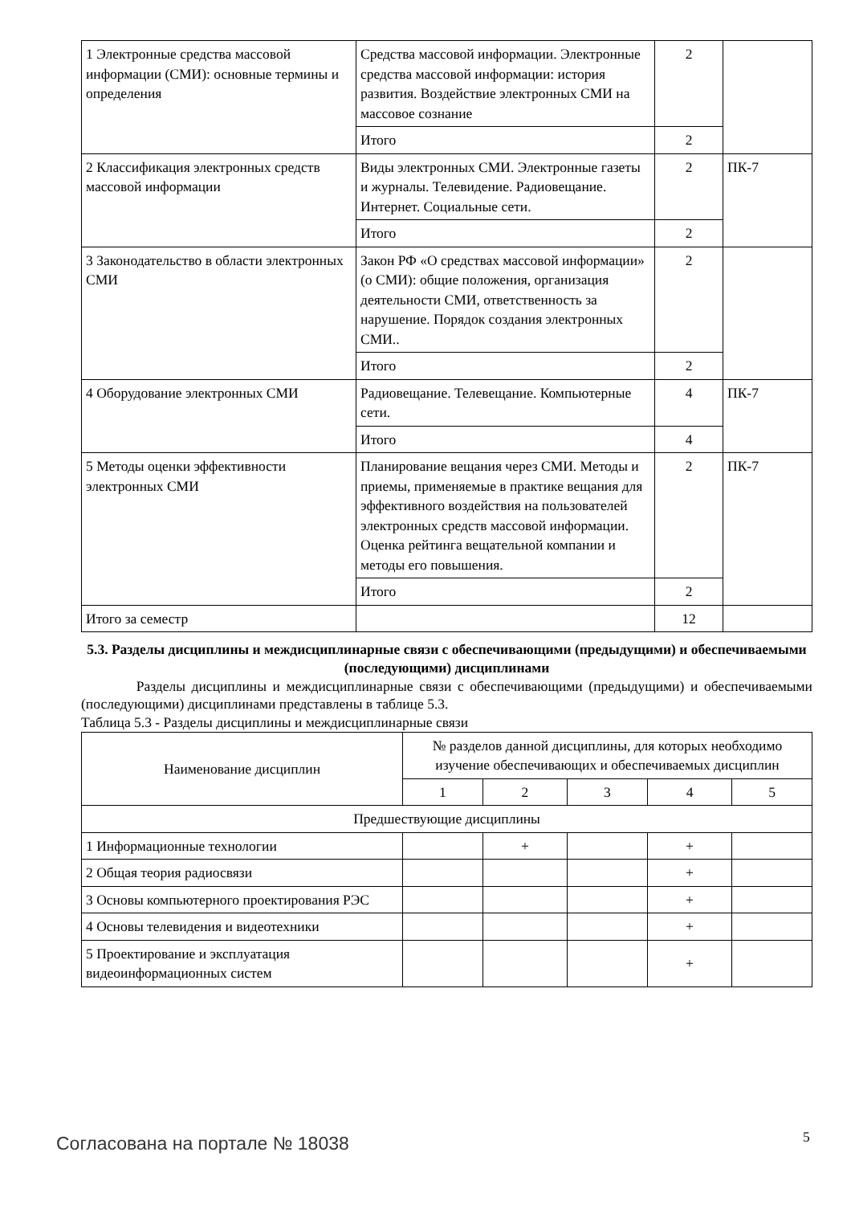| 1 Электронные средства массовой информации (СМИ): основные термины и определения | Средства массовой информации. Электронные средства массовой информации: история развития. Воздействие электронных СМИ на массовое сознание | 2 | |
| | Итого | 2 | |
| 2 Классификация электронных средств массовой информации | Виды электронных СМИ. Электронные газеты и журналы. Телевидение. Радиовещание. Интернет. Социальные сети. | 2 | ПК-7 |
| | Итого | 2 | |
| 3 Законодательство в области электронных СМИ | Закон РФ «О средствах массовой информации» (о СМИ): общие положения, организация деятельности СМИ, ответственность за нарушение. Порядок создания электронных СМИ.. | 2 | |
| | Итого | 2 | |
| 4 Оборудование электронных СМИ | Радиовещание. Телевещание. Компьютерные сети. | 4 | ПК-7 |
| | Итого | 4 | |
| 5 Методы оценки эффективности электронных СМИ | Планирование вещания через СМИ. Методы и приемы, применяемые в практике вещания для эффективного воздействия на пользователей электронных средств массовой информации. Оценка рейтинга вещательной компании и методы его повышения. | 2 | ПК-7 |
| | Итого | 2 | |
| Итого за семестр | | 12 | |
5.3. Разделы дисциплины и междисциплинарные связи с обеспечивающими (предыдущими) и обеспечиваемыми (последующими) дисциплинами
Разделы дисциплины и междисциплинарные связи с обеспечивающими (предыдущими) и обеспечиваемыми (последующими) дисциплинами представлены в таблице 5.3.
Таблица 5.3 - Разделы дисциплины и междисциплинарные связи
| Наименование дисциплин | № разделов данной дисциплины, для которых необходимо изучение обеспечивающих и обеспечиваемых дисциплин | | | | |
| --- | --- | --- | --- | --- | --- |
| | 1 | 2 | 3 | 4 | 5 |
| Предшествующие дисциплины | | | | | |
| 1 Информационные технологии | | + | | + | |
| 2 Общая теория радиосвязи | | | | + | |
| 3 Основы компьютерного проектирования РЭС | | | | + | |
| 4 Основы телевидения и видеотехники | | | | + | |
| 5 Проектирование и эксплуатация видеоинформационных систем | | | | + | |
Согласована на портале № 18038 5